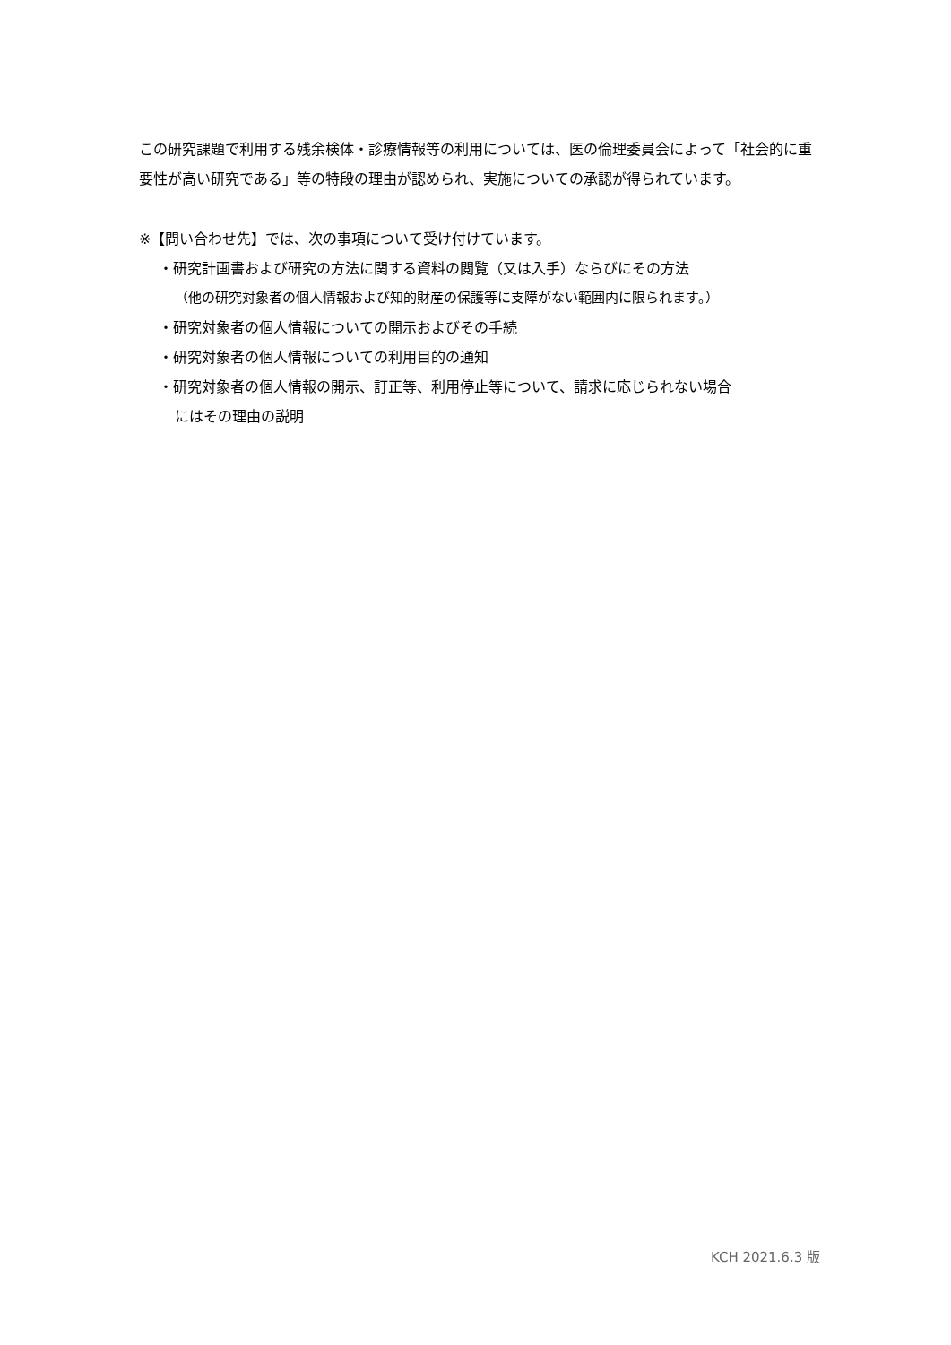この研究課題で利用する残余検体・診療情報等の利用については、医の倫理委員会によって「社会的に重要性が高い研究である」等の特段の理由が認められ、実施についての承認が得られています。
※【問い合わせ先】では、次の事項について受け付けています。
・研究計画書および研究の方法に関する資料の閲覧（又は入手）ならびにその方法
（他の研究対象者の個人情報および知的財産の保護等に支障がない範囲内に限られます。）
・研究対象者の個人情報についての開示およびその手続
・研究対象者の個人情報についての利用目的の通知
・研究対象者の個人情報の開示、訂正等、利用停止等について、請求に応じられない場合
にはその理由の説明
KCH 2021.6.3 版